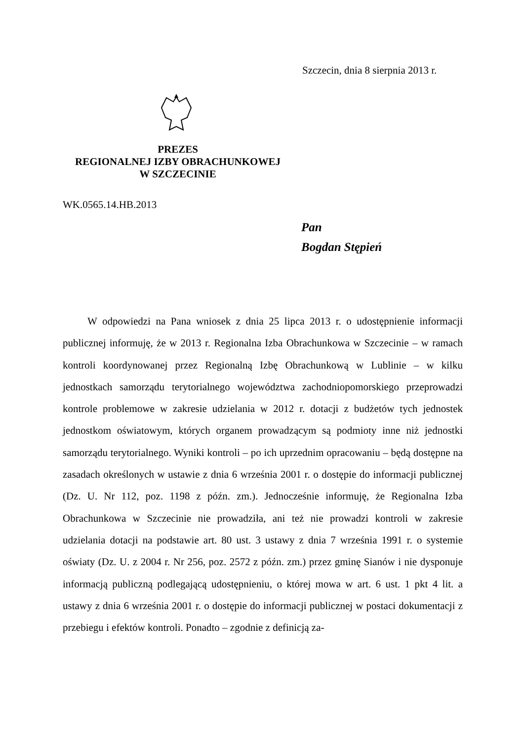Szczecin, dnia 8 sierpnia 2013 r.
PREZES
REGIONALNEJ IZBY OBRACHUNKOWEJ
W SZCZECINIE
WK.0565.14.HB.2013
Pan
Bogdan Stępień
W odpowiedzi na Pana wniosek z dnia 25 lipca 2013 r. o udostępnienie informacji publicznej informuję, że w 2013 r. Regionalna Izba Obrachunkowa w Szczecinie – w ramach kontroli koordynowanej przez Regionalną Izbę Obrachunkową w Lublinie – w kilku jednostkach samorządu terytorialnego województwa zachodniopomorskiego przeprowadzi kontrole problemowe w zakresie udzielania w 2012 r. dotacji z budżetów tych jednostek jednostkom oświatowym, których organem prowadzącym są podmioty inne niż jednostki samorządu terytorialnego. Wyniki kontroli – po ich uprzednim opracowaniu – będą dostępne na zasadach określonych w ustawie z dnia 6 września 2001 r. o dostępie do informacji publicznej (Dz. U. Nr 112, poz. 1198 z późn. zm.). Jednocześnie informuję, że Regionalna Izba Obrachunkowa w Szczecinie nie prowadziła, ani też nie prowadzi kontroli w zakresie udzielania dotacji na podstawie art. 80 ust. 3 ustawy z dnia 7 września 1991 r. o systemie oświaty (Dz. U. z 2004 r. Nr 256, poz. 2572 z późn. zm.) przez gminę Sianów i nie dysponuje informacją publiczną podlegającą udostępnieniu, o której mowa w art. 6 ust. 1 pkt 4 lit. a ustawy z dnia 6 września 2001 r. o dostępie do informacji publicznej w postaci dokumentacji z przebiegu i efektów kontroli. Ponadto – zgodnie z definicją za-